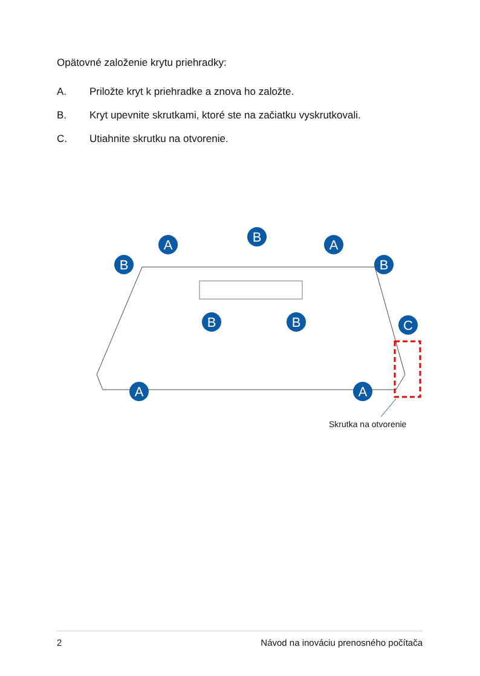Opätovné založenie krytu priehradky:
A. Priložte kryt k priehradke a znova ho založte.
B. Kryt upevnite skrutkami, ktoré ste na začiatku vyskrutkovali.
C. Utiahnite skrutku na otvorenie.
A
B
A
B
B
B
B
C
A
A
Skrutka na otvorenie
2 Návod na inováciu prenosného počítača